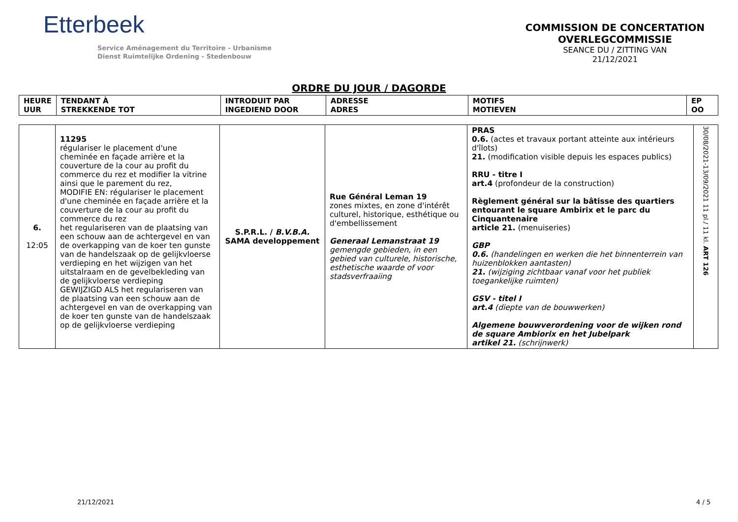Etterbeek
Service Aménagement du Territoire - Urbanisme
Dienst Ruimtelijke Ordening - Stedenbouw
COMMISSION DE CONCERTATION
OVERLEGCOMMISSIE
SEANCE DU / ZITTING VAN
21/12/2021
ORDRE DU JOUR / DAGORDE
| HEURE UUR | TENDANT À STREKKENDE TOT | INTRODUIT PAR INGEDIEND DOOR | ADRESSE ADRES | MOTIFS MOTIEVEN | EP OO |
| --- | --- | --- | --- | --- | --- |
| 6. 12:05 | 11295 régulariser le placement d'une cheminée en façade arrière et la couverture de la cour au profit du commerce du rez et modifier la vitrine ainsi que le parement du rez, MODIFIE EN: régulariser le placement d'une cheminée en façade arrière et la couverture de la cour au profit du commerce du rez het regulariseren van de plaatsing van een schouw aan de achtergevel en van de overkapping van de koer ten gunste van de handelszaak op de gelijkvloerse verdieping en het wijzigen van het uitstalraam en de gevelbekleding van de gelijkvloerse verdieping GEWIJZIGD ALS het regulariseren van de plaatsing van een schouw aan de achtergevel en van de overkapping van de koer ten gunste van de handelszaak op de gelijkvloerse verdieping | S.P.R.L. / B.V.B.A. SAMA developpement | Rue Général Leman 19 zones mixtes, en zone d'intérêt culturel, historique, esthétique ou d'embellissement Generaal Lemanstraat 19 gemengde gebieden, in een gebied van culturele, historische, esthetische waarde of voor stadsverfraaiing | PRAS 0.6. (actes et travaux portant atteinte aux intérieurs d'îlots) 21. (modification visible depuis les espaces publics) RRU - titre I art.4 (profondeur de la construction) Règlement général sur la bâtisse des quartiers entourant le square Ambirix et le parc du Cinquantenaire article 21. (menuiseries) GBP 0.6. (handelingen en werken die het binnenterrein van huizenblokken aantasten) 21. (wijziging zichtbaar vanaf voor het publiek toegankelijke ruimten) GSV - titel I art.4 (diepte van de bouwwerken) Algemene bouwverordening voor de wijken rond de square Ambiorix en het Jubelpark artikel 21. (schrijnwerk) | 30/08/2021-13/09/2021 11 pl./ 11 kl. ART 126 |
21/12/2021 4 / 5